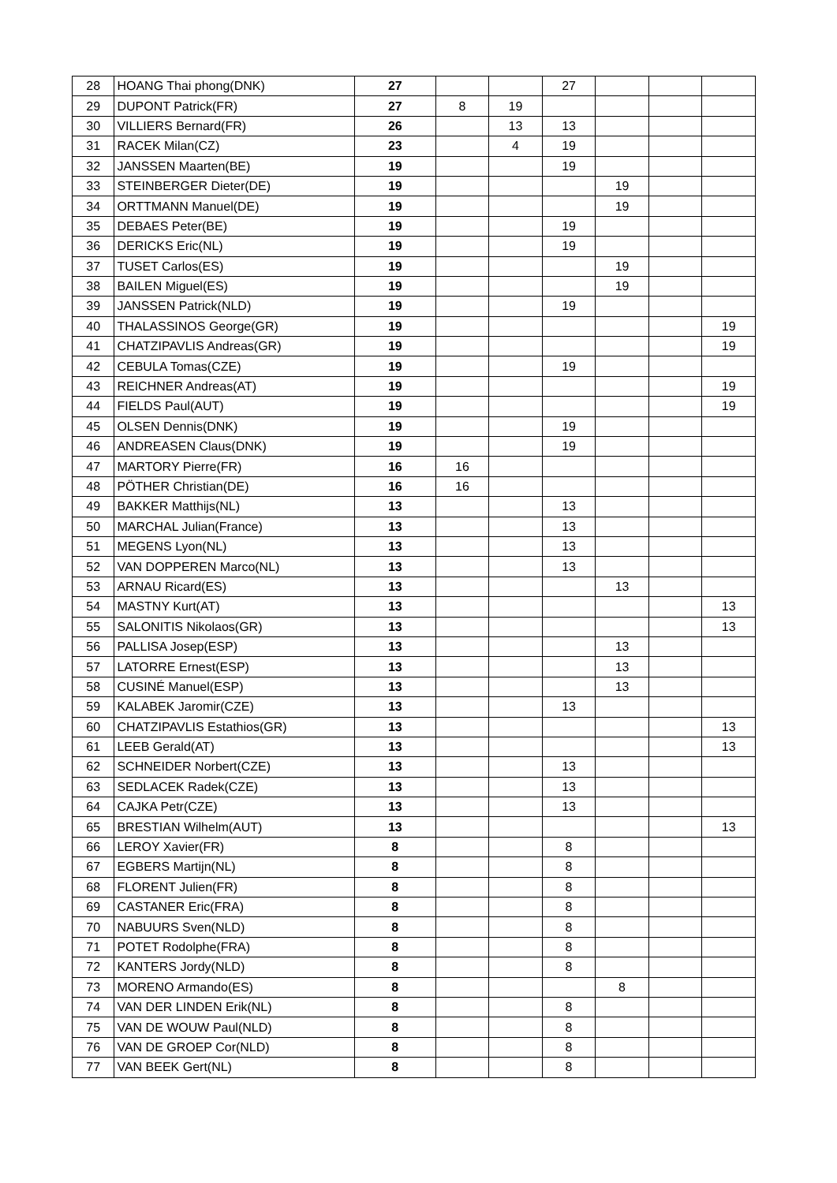| 28 | HOANG Thai phong(DNK) | 27 | | | 27 | | | |
| 29 | DUPONT Patrick(FR) | 27 | 8 | 19 | | | | |
| 30 | VILLIERS Bernard(FR) | 26 | | 13 | 13 | | | |
| 31 | RACEK Milan(CZ) | 23 | | 4 | 19 | | | |
| 32 | JANSSEN Maarten(BE) | 19 | | | 19 | | | |
| 33 | STEINBERGER Dieter(DE) | 19 | | | | 19 | | |
| 34 | ORTTMANN Manuel(DE) | 19 | | | | 19 | | |
| 35 | DEBAES Peter(BE) | 19 | | | 19 | | | |
| 36 | DERICKS Eric(NL) | 19 | | | 19 | | | |
| 37 | TUSET Carlos(ES) | 19 | | | | 19 | | |
| 38 | BAILEN Miguel(ES) | 19 | | | | 19 | | |
| 39 | JANSSEN Patrick(NLD) | 19 | | | 19 | | | |
| 40 | THALASSINOS George(GR) | 19 | | | | | | 19 |
| 41 | CHATZIPAVLIS Andreas(GR) | 19 | | | | | | 19 |
| 42 | CEBULA Tomas(CZE) | 19 | | | 19 | | | |
| 43 | REICHNER Andreas(AT) | 19 | | | | | | 19 |
| 44 | FIELDS Paul(AUT) | 19 | | | | | | 19 |
| 45 | OLSEN Dennis(DNK) | 19 | | | 19 | | | |
| 46 | ANDREASEN Claus(DNK) | 19 | | | 19 | | | |
| 47 | MARTORY Pierre(FR) | 16 | 16 | | | | | |
| 48 | PÖTHER Christian(DE) | 16 | 16 | | | | | |
| 49 | BAKKER Matthijs(NL) | 13 | | | 13 | | | |
| 50 | MARCHAL Julian(France) | 13 | | | 13 | | | |
| 51 | MEGENS Lyon(NL) | 13 | | | 13 | | | |
| 52 | VAN DOPPEREN Marco(NL) | 13 | | | 13 | | | |
| 53 | ARNAU Ricard(ES) | 13 | | | | 13 | | |
| 54 | MASTNY Kurt(AT) | 13 | | | | | | 13 |
| 55 | SALONITIS Nikolaos(GR) | 13 | | | | | | 13 |
| 56 | PALLISA Josep(ESP) | 13 | | | | 13 | | |
| 57 | LATORRE Ernest(ESP) | 13 | | | | 13 | | |
| 58 | CUSINÉ Manuel(ESP) | 13 | | | | 13 | | |
| 59 | KALABEK Jaromir(CZE) | 13 | | | 13 | | | |
| 60 | CHATZIPAVLIS Estathios(GR) | 13 | | | | | | 13 |
| 61 | LEEB Gerald(AT) | 13 | | | | | | 13 |
| 62 | SCHNEIDER Norbert(CZE) | 13 | | | 13 | | | |
| 63 | SEDLACEK Radek(CZE) | 13 | | | 13 | | | |
| 64 | CAJKA Petr(CZE) | 13 | | | 13 | | | |
| 65 | BRESTIAN Wilhelm(AUT) | 13 | | | | | | 13 |
| 66 | LEROY Xavier(FR) | 8 | | | 8 | | | |
| 67 | EGBERS Martijn(NL) | 8 | | | 8 | | | |
| 68 | FLORENT Julien(FR) | 8 | | | 8 | | | |
| 69 | CASTANER Eric(FRA) | 8 | | | 8 | | | |
| 70 | NABUURS Sven(NLD) | 8 | | | 8 | | | |
| 71 | POTET Rodolphe(FRA) | 8 | | | 8 | | | |
| 72 | KANTERS Jordy(NLD) | 8 | | | 8 | | | |
| 73 | MORENO Armando(ES) | 8 | | | | 8 | | |
| 74 | VAN DER LINDEN Erik(NL) | 8 | | | 8 | | | |
| 75 | VAN DE WOUW Paul(NLD) | 8 | | | 8 | | | |
| 76 | VAN DE GROEP Cor(NLD) | 8 | | | 8 | | | |
| 77 | VAN BEEK Gert(NL) | 8 | | | 8 | | | |